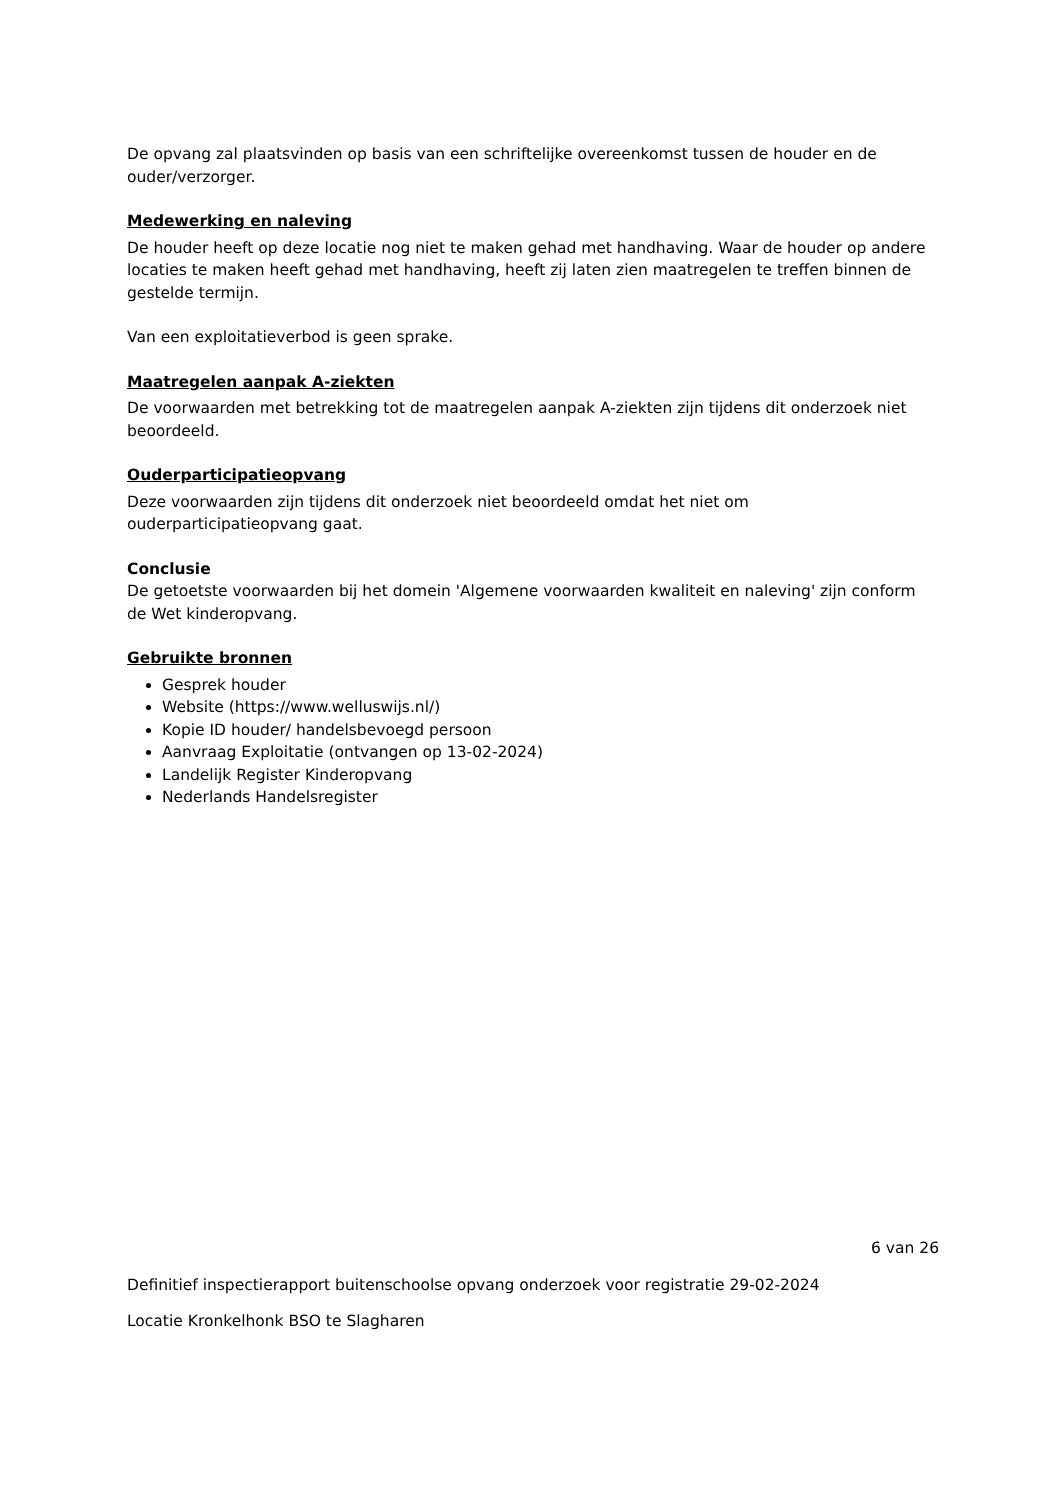De opvang zal plaatsvinden op basis van een schriftelijke overeenkomst tussen de houder en de ouder/verzorger.
Medewerking en naleving
De houder heeft op deze locatie nog niet te maken gehad met handhaving. Waar de houder op andere locaties te maken heeft gehad met handhaving, heeft zij laten zien maatregelen te treffen binnen de gestelde termijn.
Van een exploitatieverbod is geen sprake.
Maatregelen aanpak A-ziekten
De voorwaarden met betrekking tot de maatregelen aanpak A-ziekten zijn tijdens dit onderzoek niet beoordeeld.
Ouderparticipatieopvang
Deze voorwaarden zijn tijdens dit onderzoek niet beoordeeld omdat het niet om ouderparticipatieopvang gaat.
Conclusie
De getoetste voorwaarden bij het domein 'Algemene voorwaarden kwaliteit en naleving' zijn conform de Wet kinderopvang.
Gebruikte bronnen
Gesprek houder
Website (https://www.welluswijs.nl/)
Kopie ID houder/ handelsbevoegd persoon
Aanvraag Exploitatie (ontvangen op 13-02-2024)
Landelijk Register Kinderopvang
Nederlands Handelsregister
6 van 26
Definitief inspectierapport buitenschoolse opvang onderzoek voor registratie 29-02-2024
Locatie Kronkelhonk BSO te Slagharen